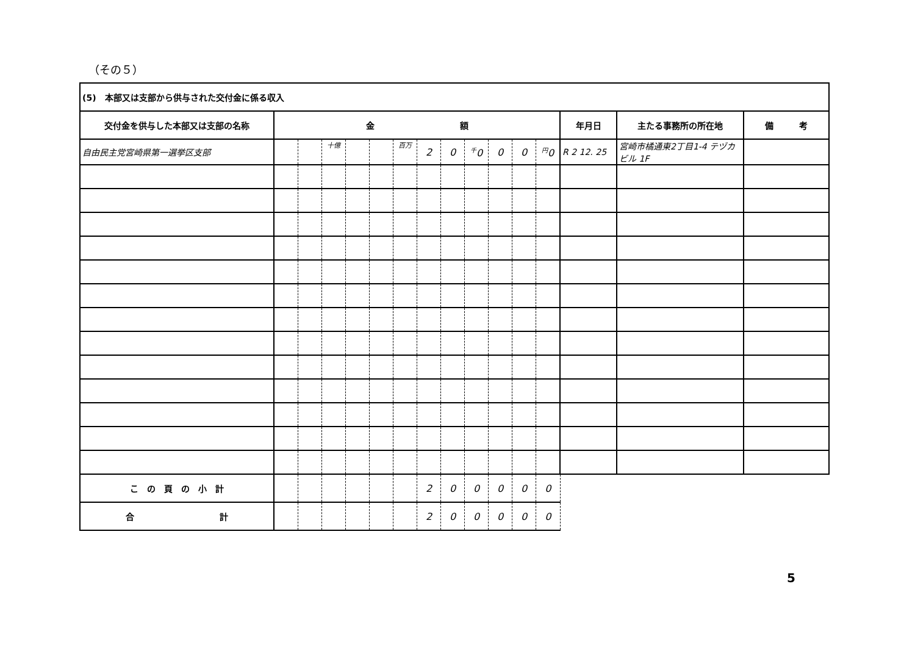（その５）
| (5) 本部又は支部から供与された交付金に係る収入 | | | | | | | | | | | | | | | |
| 交付金を供与した本部又は支部の名称 | 金 額 | | | | | | | | | | | | 年月日 | 主たる事務所の所在地 | 備 考 |
| 自由民主党宮崎県第一選挙区支部 | | | 十億 | | | 百万 | 2 | 0 | <sup>千</sup>0 | 0 | 0 | <sup>円</sup>0 | R 2 12. 25 | 宮崎市橘通東2丁目1-4 テヅカビル 1F | |
| こ の 頁 の 小 計 | | | | | | | 2 | 0 | 0 | 0 | 0 | 0 | | | |
| 合 計 | | | | | | | 2 | 0 | 0 | 0 | 0 | 0 | | | |
5